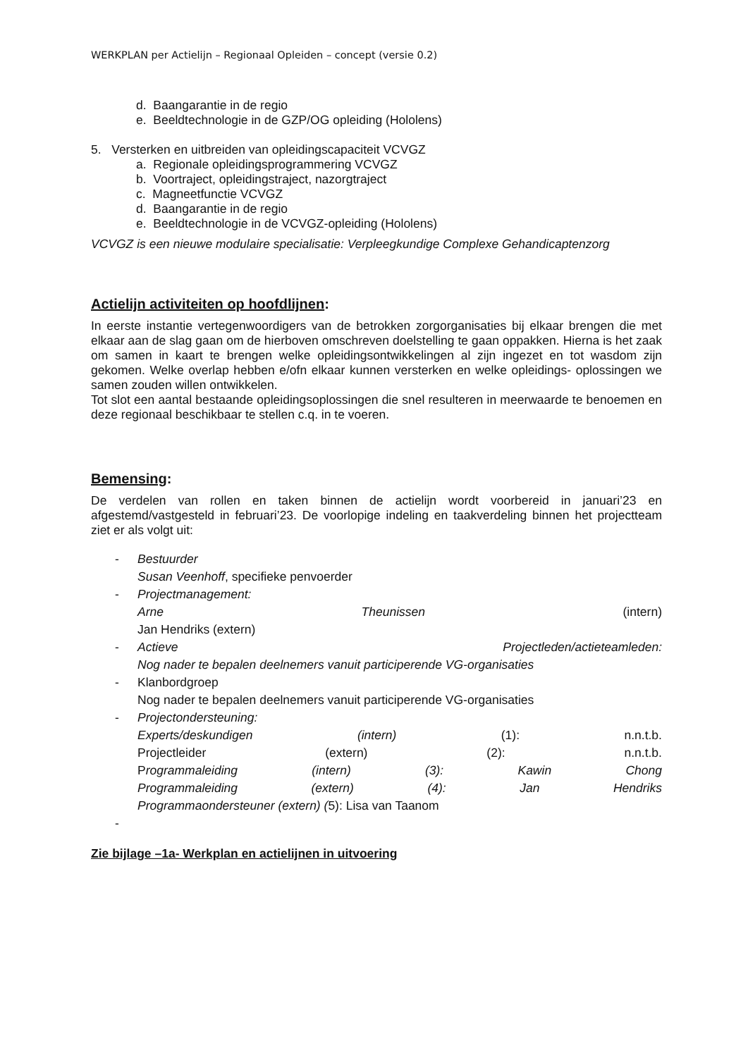WERKPLAN per Actielijn – Regionaal Opleiden – concept (versie 0.2)
d. Baangarantie in de regio
e. Beeldtechnologie in de GZP/OG opleiding (Hololens)
5. Versterken en uitbreiden van opleidingscapaciteit VCVGZ
a. Regionale opleidingsprogrammering VCVGZ
b. Voortraject, opleidingstraject, nazorgtraject
c. Magneetfunctie VCVGZ
d. Baangarantie in de regio
e. Beeldtechnologie in de VCVGZ-opleiding (Hololens)
VCVGZ is een nieuwe modulaire specialisatie: Verpleegkundige Complexe Gehandicaptenzorg
Actielijn activiteiten op hoofdlijnen:
In eerste instantie vertegenwoordigers van de betrokken zorgorganisaties bij elkaar brengen die met elkaar aan de slag gaan om de hierboven omschreven doelstelling te gaan oppakken. Hierna is het zaak om samen in kaart te brengen welke opleidingsontwikkelingen al zijn ingezet en tot wasdom zijn gekomen. Welke overlap hebben e/ofn elkaar kunnen versterken en welke opleidings- oplossingen we samen zouden willen ontwikkelen.
Tot slot een aantal bestaande opleidingsoplossingen die snel resulteren in meerwaarde te benoemen en deze regionaal beschikbaar te stellen c.q. in te voeren.
Bemensing:
De verdelen van rollen en taken binnen de actielijn wordt voorbereid in januari’23 en afgestemd/vastgesteld in februari’23. De voorlopige indeling en taakverdeling binnen het projectteam ziet er als volgt uit:
- Bestuurder
Susan Veenhoff, specifieke penvoerder
- Projectmanagement:
Arne Theunissen (intern)
Jan Hendriks (extern)
- Actieve Projectleden/actieteamleden:
Nog nader te bepalen deelnemers vanuit participerende VG-organisaties
- Klanbordgroep
Nog nader te bepalen deelnemers vanuit participerende VG-organisaties
- Projectondersteuning:
Experts/deskundigen (intern) (1): n.n.t.b.
Projectleider (extern) (2): n.n.t.b.
Programmaleiding (intern) (3): Kawin Chong
Programmaleiding (extern) (4): Jan Hendriks
Programmaondersteuner (extern) (5): Lisa van Taanom
-
Zie bijlage –1a- Werkplan en actielijnen in uitvoering